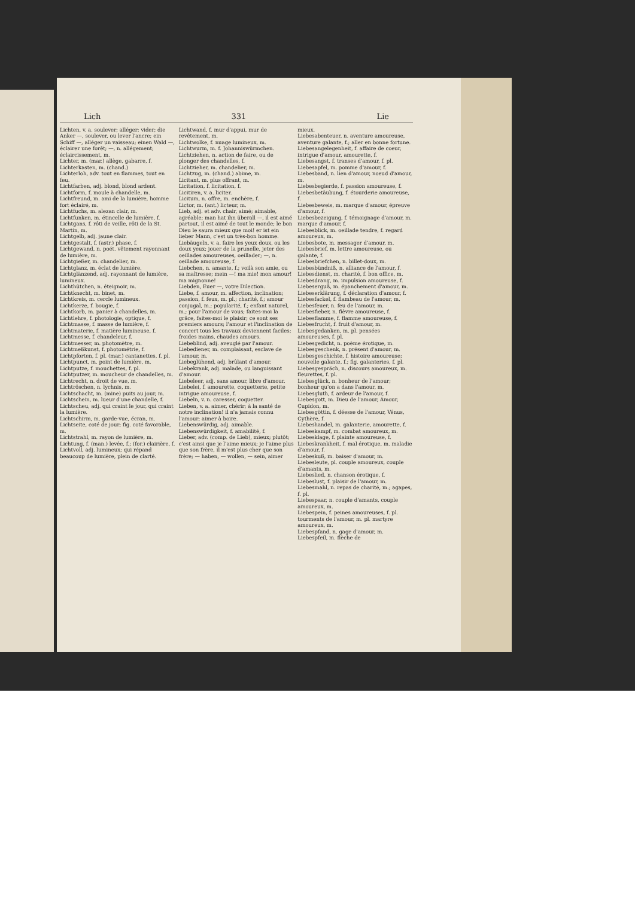Lich 331 Lie
Lichten, v. a. soulever; alléger; vider; die Anker —, soulever, ou lever l'ancre; ein Schiff —, alléger un vaisseau; einen Wald —, éclairer une forêt; —, n. allégement; éclaircissement, m.
Lichter, m. (mar.) allège, gabarre, f.
Lichterkasten, m. (chand.)
Lichterloh, adv. tout en flammes, tout en feu.
Lichtfarben, adj. blond, blond ardent.
Lichtform, f. moule à chandelle, m.
Lichtfreund, m. ami de la lumière, homme fort éclairé, m.
Lichtfuchs, m. alezan clair, m.
Lichtfunken, m. étincelle de lumière, f.
Lichtgans, f. rôti de veille, rôti de la St. Martin, m.
Lichtgelb, adj. jaune clair.
Lichtgestalt, f. (astr.) phase, f.
Lichtgewand, n. poét. vêtement rayonnant de lumière, m.
Lichtgießer, m. chandelier, m.
Lichtglanz, m. éclat de lumière.
Lichtglänzend, adj. rayonnant de lumière, lumineux.
Lichthütchen, n. éteignoir, m.
Lichtknecht, m. binet, m.
Lichtkreis, m. cercle lumineux.
Lichtkerze, f. bougie, f.
Lichtkorb, m. panier à chandelles, m.
Lichtlehre, f. photologie, optique, f.
Lichtmasse, f. masse de lumière, f.
Lichtmaterie, f. matière lumineuse, f.
Lichtmesse, f. chandeleur, f.
Lichtmesser, m. photomètre, m.
Lichtmeßkunst, f. photométrie, f.
Lichtpforten, f. pl. (mar.) cantanettes, f. pl.
Lichtpunct, m. point de lumière, m.
Lichtputze, f. mouchettes, f. pl.
Lichtputzer, m. moucheur de chandelles, m.
Lichtrecht, n. droit de vue, m.
Lichtröschen, n. lychnis, m.
Lichtschacht, m. (mine) puits au jour, m.
Lichtschein, m. lueur d'une chandelle, f.
Lichtscheu, adj. qui craint le jour, qui craint la lumière.
Lichtschirm, m. garde-vue, écran, m.
Lichtseite, coté de jour; fig. coté favorable, m.
Lichtstrahl, m. rayon de lumière, m.
Lichtung, f. (man.) levée, f.; (for.) clairière, f.
Lichtvoll, adj. lumineux; qui répand beaucoup de lumière, plein de clarté.
Lichtwand, f. mur d'appui, mur de revêtement, m.
Lichtwolke, f. nuage lumineux, m.
Lichtwurm, m. f. Johanniswürmchen.
Lichtziehen, n. action de faire, ou de plonger des chandelles, f.
Lichtzieher, m. chandelier, m.
Lichtzug, m. (chand.) abime, m.
Licitant, m. plus offrant, m.
Licitation, f. licitation, f.
Licitiren, v. a. liciter.
Licitum, n. offre, m. enchère, f.
Lictor, m. (ant.) licteur, m.
Lieb, adj. et adv. chair, aimé; aimable, agréable; man hat ihn überall —, il est aimé partout, il est aimé de tout le monde; le bon Dieu le saura mieux que moi! er ist ein lieber Mann, c'est un très-bon homme.
Liebäugeln, v. a. faire les yeux doux, ou les doux yeux; jouer de la prunelle, jeter des oeillades amoureuses, oeillader; —, n. oeillade amoureuse, f.
Liebchen, n. amante, f.; voilà son amie, ou sa maîtresse; mein —! ma mie! mon amour! ma mignonne!
Liebden, Euer —, votre Dilection.
Liebe, f. amour, m. affection, inclination; passion, f. feux, m. pl.; charité, f.; amour conjugal, m.; popularité, f.; enfant naturel, m.; pour l'amour de vous; faites-moi la grâce, faites-moi le plaisir; ce sont ses premiers amours; l'amour et l'inclination de concert tous les travaux deviennent faciles; froides mains, chaudes amours.
Liebeblind, adj. aveuglé par l'amour.
Liebediener, m. complaisant, esclave de l'amour, m.
Liebeglühend, adj. brûlant d'amour.
Liebekrank, adj. malade, ou languissant d'amour.
Liebeleer, adj. sans amour, libre d'amour.
Liebelei, f. amourette, coquetterie, petite intrigue amoureuse, f.
Liebeln, v. n. caresser, coquetter.
Lieben, v. a. aimer, chérir; à la santé de notre inclination! il n'a jamais connu l'amour; aimer à boire.
Liebenswürdig, adj. aimable.
Liebenswürdigkeit, f. amabilité, f.
Lieber, adv. (comp. de Lieb), mieux; plutôt; c'est ainsi que je l'aime mieux; je l'aime plus que son frère, il m'est plus cher que son frère; — haben, — wollen, — sein, aimer
mieux.
Liebesabenteuer, n. aventure amoureuse, aventure galante, f.; aller en bonne fortune.
Liebesangelegenheit, f. affaire de coeur, intrigue d'amour, amourette, f.
Liebesangst, f. transes d'amour, f. pl.
Liebesapfel, m. pomme d'amour, f.
Liebesband, n. lien d'amour, noeud d'amour, m.
Liebesbegierde, f. passion amoureuse, f.
Liebesbetäubung, f. étourderie amoureuse, f.
Liebesbeweis, m. marque d'amour, épreuve d'amour, f.
Liebesbezeigung, f. témoignage d'amour, m. marque d'amour, f.
Liebesblick, m. oeillade tendre, f. regard amoureux, m.
Liebesbote, m. messager d'amour, m.
Liebesbrief, m. lettre amoureuse, ou galante, f.
Liebesbriefchen, n. billet-doux, m.
Liebesbündniß, n. alliance de l'amour, f.
Liebesdienst, m. charité, f. bon office, m.
Liebesdrang, m. impulsion amoureuse, f.
Liebeserguß, m. épanchement d'amour, m.
Liebeserklärung, f. déclaration d'amour, f.
Liebesfackel, f. flambeau de l'amour, m.
Liebesfeuer, n. feu de l'amour, m.
Liebesfieber, n. fièvre amoureuse, f.
Liebesflamme, f. flamme amoureuse, f.
Liebesfrucht, f. fruit d'amour, m.
Liebesgedanken, m. pl. pensées amoureuses, f. pl.
Liebesgedicht, n. poème érotique, m.
Liebesgeschenk, n. présent d'amour, m.
Liebesgeschichte, f. histoire amoureuse; nouvelle galante, f.; fig. galanteries, f. pl.
Liebesgespräch, n. discours amoureux, m. fleurettes, f. pl.
Liebesglück, n. bonheur de l'amour; bonheur qu'on a dans l'amour, m.
Liebesgluth, f. ardeur de l'amour, f.
Liebesgott, m. Dieu de l'amour, Amour, Cupidon, m.
Liebesgöttin, f. déesse de l'amour, Vénus, Cythère, f.
Liebeshandel, m. galanterie, amourette, f.
Liebeskampf, m. combat amoureux, m.
Liebesklage, f. plainte amoureuse, f.
Liebeskrankheit, f. mal érotique, m. maladie d'amour, f.
Liebeskuß, m. baiser d'amour, m.
Liebesleute, pl. couple amoureux, couple d'amants, m.
Liebeslied, n. chanson érotique, f.
Liebeslust, f. plaisir de l'amour, m.
Liebesmahl, n. repas de charité, m.; agapes, f. pl.
Liebespaar, n. couple d'amants, couple amoureux, m.
Liebespein, f. peines amoureuses, f. pl. tourments de l'amour, m. pl. martyre amoureux, m.
Liebespfand, n. gage d'amour, m.
Liebespfeil, m. flèche de